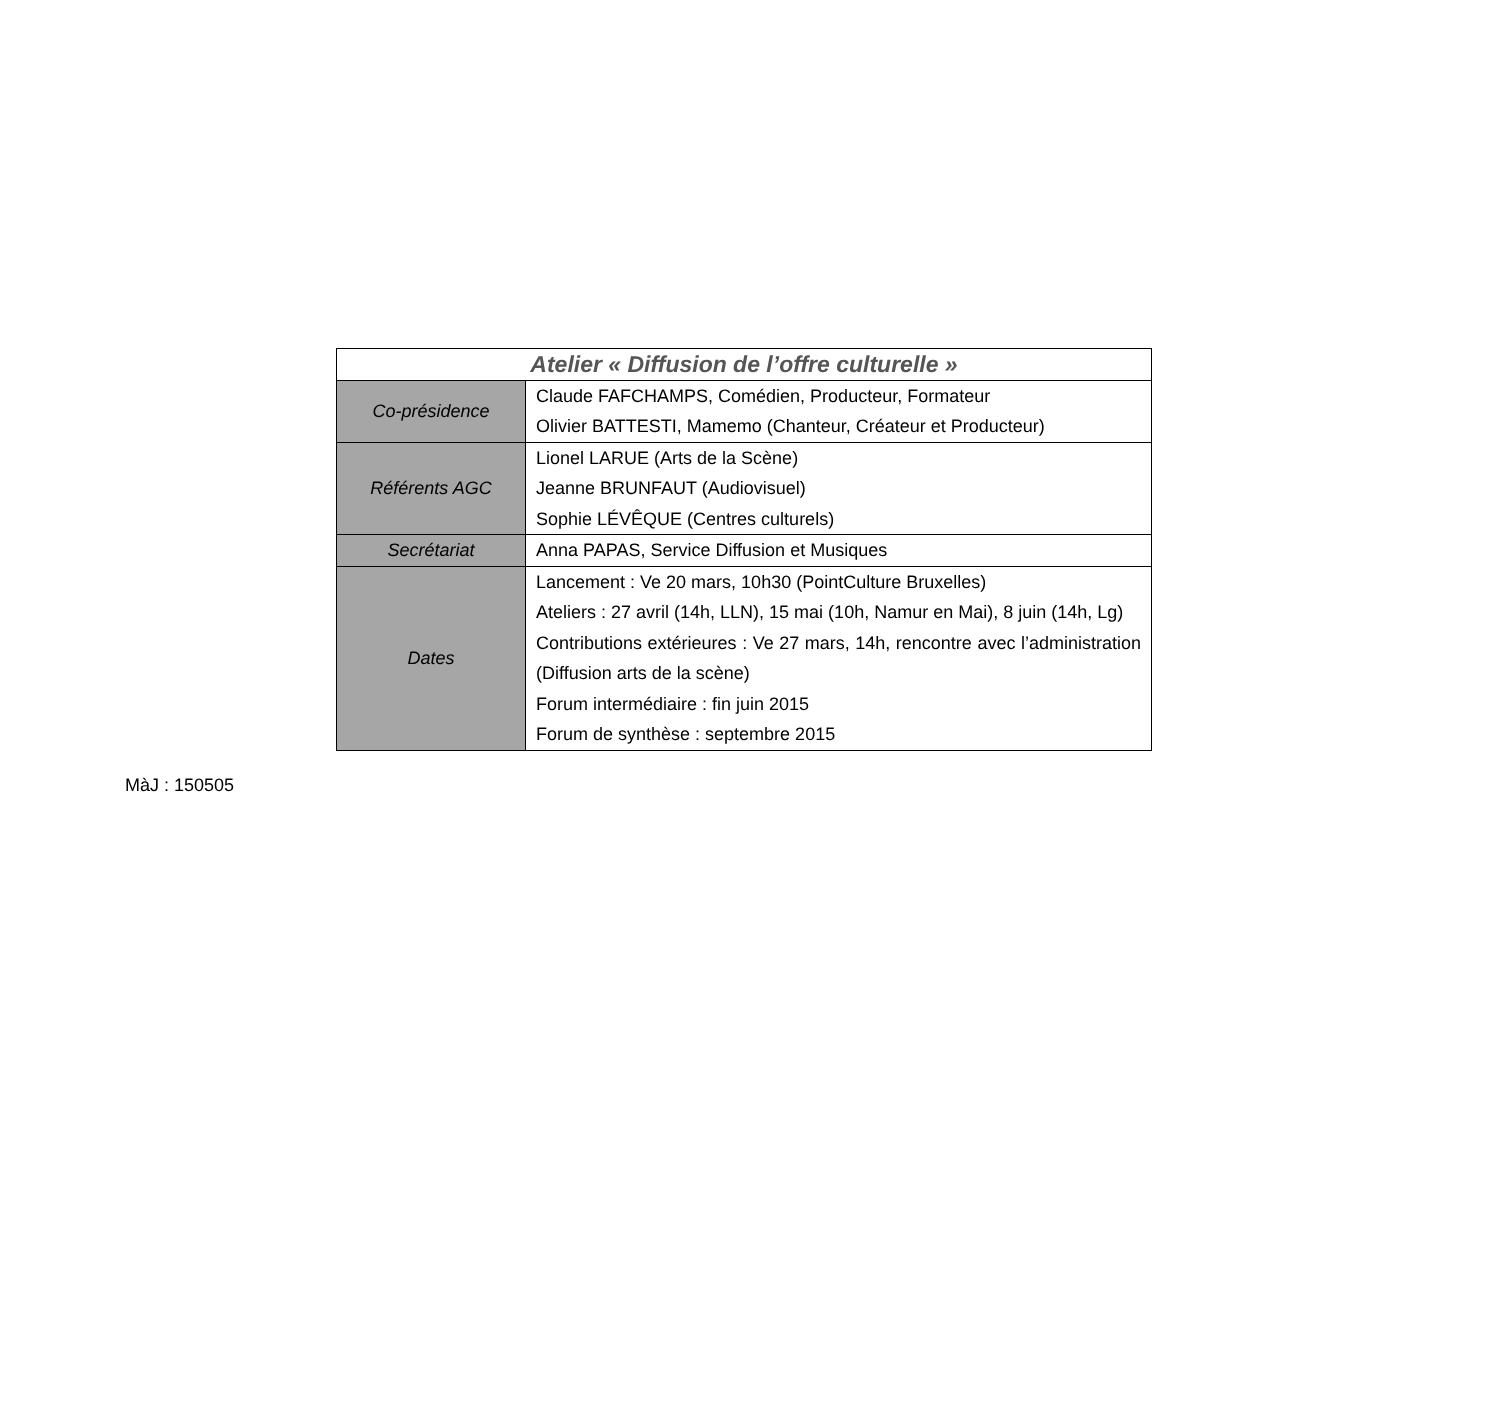| Atelier « Diffusion de l’offre culturelle » | |
| --- | --- |
| Co-présidence | Claude FAFCHAMPS, Comédien, Producteur, Formateur Olivier BATTESTI, Mamemo (Chanteur, Créateur et Producteur) |
| Référents AGC | Lionel LARUE (Arts de la Scène) Jeanne BRUNFAUT (Audiovisuel) Sophie LÉVÊQUE (Centres culturels) |
| Secrétariat | Anna PAPAS, Service Diffusion et Musiques |
| Dates | Lancement : Ve 20 mars, 10h30 (PointCulture Bruxelles) Ateliers : 27 avril (14h, LLN), 15 mai (10h, Namur en Mai), 8 juin (14h, Lg) Contributions extérieures : Ve 27 mars, 14h, rencontre avec l’administration (Diffusion arts de la scène) Forum intermédiaire : fin juin 2015 Forum de synthèse : septembre 2015 |
MàJ : 150505